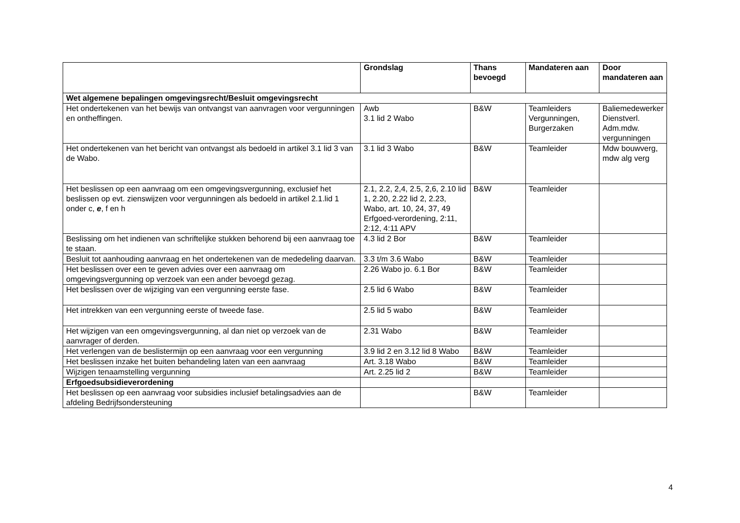| | Grondslag | Thans bevoegd | Mandateren aan | Door mandateren aan |
| --- | --- | --- | --- | --- |
| Wet algemene bepalingen omgevingsrecht/Besluit omgevingsrecht | | | | |
| Het ondertekenen van het bewijs van ontvangst van aanvragen voor vergunningen en ontheffingen. | Awb 3.1 lid 2 Wabo | B&W | Teamleiders Vergunningen, Burgerzaken | Baliemedewerker Dienstverl. Adm.mdw. vergunningen |
| Het ondertekenen van het bericht van ontvangst als bedoeld in artikel 3.1 lid 3 van de Wabo. | 3.1 lid 3 Wabo | B&W | Teamleider | Mdw bouwverg, mdw alg verg |
| Het beslissen op een aanvraag om een omgevingsvergunning, exclusief het beslissen op evt. zienswijzen voor vergunningen als bedoeld in artikel 2.1.lid 1 onder c, e , f en h | 2.1, 2.2, 2,4, 2.5, 2,6, 2.10 lid 1, 2.20, 2.22 lid 2, 2.23, Wabo, art. 10, 24, 37, 49 Erfgoed-verordening, 2:11, 2:12, 4:11 APV | B&W | Teamleider | |
| Beslissing om het indienen van schriftelijke stukken behorend bij een aanvraag toe te staan. | 4.3 lid 2 Bor | B&W | Teamleider | |
| Besluit tot aanhouding aanvraag en het ondertekenen van de mededeling daarvan. | 3.3 t/m 3.6 Wabo | B&W | Teamleider | |
| Het beslissen over een te geven advies over een aanvraag om omgevingsvergunning op verzoek van een ander bevoegd gezag. | 2.26 Wabo jo. 6.1 Bor | B&W | Teamleider | |
| Het beslissen over de wijziging van een vergunning eerste fase. | 2.5 lid 6 Wabo | B&W | Teamleider | |
| Het intrekken van een vergunning eerste of tweede fase. | 2.5 lid 5 wabo | B&W | Teamleider | |
| Het wijzigen van een omgevingsvergunning, al dan niet op verzoek van de aanvrager of derden. | 2.31 Wabo | B&W | Teamleider | |
| Het verlengen van de beslistermijn op een aanvraag voor een vergunning | 3.9 lid 2 en 3.12 lid 8 Wabo | B&W | Teamleider | |
| Het beslissen inzake het buiten behandeling laten van een aanvraag | Art. 3.18 Wabo | B&W | Teamleider | |
| Wijzigen tenaamstelling vergunning | Art. 2.25 lid 2 | B&W | Teamleider | |
| Erfgoedsubsidieverordening | | | | |
| Het beslissen op een aanvraag voor subsidies inclusief betalingsadvies aan de afdeling Bedrijfsondersteuning | | B&W | Teamleider | |
4